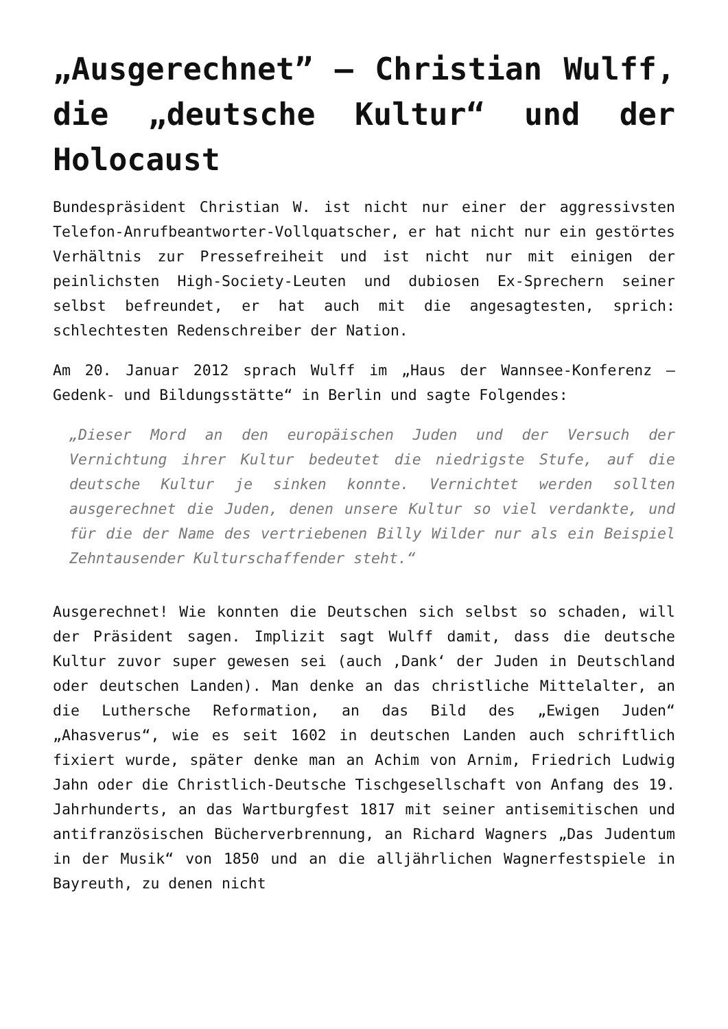„Ausgerechnet” – Christian Wulff, die „deutsche Kultur“ und der Holocaust
Bundespräsident Christian W. ist nicht nur einer der aggressivsten Telefon-Anrufbeantworter-Vollquatscher, er hat nicht nur ein gestörtes Verhältnis zur Pressefreiheit und ist nicht nur mit einigen der peinlichsten High-Society-Leuten und dubiosen Ex-Sprechern seiner selbst befreundet, er hat auch mit die angesagtesten, sprich: schlechtesten Redenschreiber der Nation.
Am 20. Januar 2012 sprach Wulff im „Haus der Wannsee-Konferenz – Gedenk- und Bildungsstätte“ in Berlin und sagte Folgendes:
„Dieser Mord an den europäischen Juden und der Versuch der Vernichtung ihrer Kultur bedeutet die niedrigste Stufe, auf die deutsche Kultur je sinken konnte. Vernichtet werden sollten ausgerechnet die Juden, denen unsere Kultur so viel verdankte, und für die der Name des vertriebenen Billy Wilder nur als ein Beispiel Zehntausender Kulturschaffender steht.“
Ausgerechnet! Wie konnten die Deutschen sich selbst so schaden, will der Präsident sagen. Implizit sagt Wulff damit, dass die deutsche Kultur zuvor super gewesen sei (auch ‚Dank‘ der Juden in Deutschland oder deutschen Landen). Man denke an das christliche Mittelalter, an die Luthersche Reformation, an das Bild des „Ewigen Juden“ „Ahasverus“, wie es seit 1602 in deutschen Landen auch schriftlich fixiert wurde, später denke man an Achim von Arnim, Friedrich Ludwig Jahn oder die Christlich-Deutsche Tischgesellschaft von Anfang des 19. Jahrhunderts, an das Wartburgfest 1817 mit seiner antisemitischen und antifranzösischen Bücherverbrennung, an Richard Wagners „Das Judentum in der Musik“ von 1850 und an die alljährlichen Wagnerfestspiele in Bayreuth, zu denen nicht